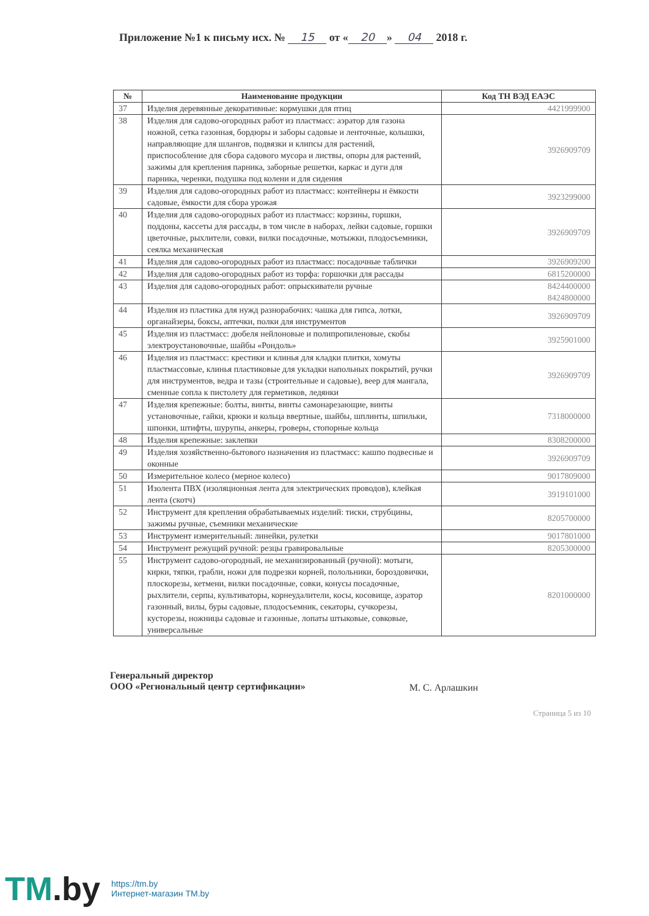Приложение №1 к письму исх. № 15 от « 20 » 04 2018 г.
| № | Наименование продукции | Код ТН ВЭД ЕАЭС |
| --- | --- | --- |
| 37 | Изделия деревянные декоративные: кормушки для птиц | 4421999900 |
| 38 | Изделия для садово-огородных работ из пластмасс: аэратор для газона ножной, сетка газонная, бордюры и заборы садовые и ленточные, колышки, направляющие для шлангов, подвязки и клипсы для растений, приспособление для сбора садового мусора и листвы, опоры для растений, зажимы для крепления парника, заборные решетки, каркас и дуги для парника, черенки, подушка под колени и для сидения | 3926909709 |
| 39 | Изделия для садово-огородных работ из пластмасс: контейнеры и ёмкости садовые, ёмкости для сбора урожая | 3923299000 |
| 40 | Изделия для садово-огородных работ из пластмасс: корзины, горшки, поддоны, кассеты для рассады, в том числе в наборах, лейки садовые, горшки цветочные, рыхлители, совки, вилки посадочные, мотыжки, плодосъемники, сеялка механическая | 3926909709 |
| 41 | Изделия для садово-огородных работ из пластмасс: посадочные таблички | 3926909200 |
| 42 | Изделия для садово-огородных работ из торфа: горшочки для рассады | 6815200000 |
| 43 | Изделия для садово-огородных работ: опрыскиватели ручные | 8424400000 8424800000 |
| 44 | Изделия из пластика для нужд разнорабочих: чашка для гипса, лотки, органайзеры, боксы, аптечки, полки для инструментов | 3926909709 |
| 45 | Изделия из пластмасс: дюбеля нейлоновые и полипропиленовые, скобы электроустановочные, шайбы «Рондоль» | 3925901000 |
| 46 | Изделия из пластмасс: крестики и клинья для кладки плитки, хомуты пластмассовые, клинья пластиковые для укладки напольных покрытий, ручки для инструментов, ведра и тазы (строительные и садовые), веер для мангала, сменные сопла к пистолету для герметиков, ледянки | 3926909709 |
| 47 | Изделия крепежные: болты, винты, винты самонарезающие, винты установочные, гайки, крюки и кольца ввертные, шайбы, шплинты, шпильки, шпонки, штифты, шурупы, анкеры, гроверы, стопорные кольца | 7318000000 |
| 48 | Изделия крепежные: заклепки | 8308200000 |
| 49 | Изделия хозяйственно-бытового назначения из пластмасс: кашпо подвесные и оконные | 3926909709 |
| 50 | Измерительное колесо (мерное колесо) | 9017809000 |
| 51 | Изолента ПВХ (изоляционная лента для электрических проводов), клейкая лента (скотч) | 3919101000 |
| 52 | Инструмент для крепления обрабатываемых изделий: тиски, струбцины, зажимы ручные, съемники механические | 8205700000 |
| 53 | Инструмент измерительный: линейки, рулетки | 9017801000 |
| 54 | Инструмент режущий ручной: резцы гравировальные | 8205300000 |
| 55 | Инструмент садово-огородный, не механизированный (ручной): мотыги, кирки, тяпки, грабли, ножи для подрезки корней, полольники, бороздовички, плоскорезы, кетмени, вилки посадочные, совки, конусы посадочные, рыхлители, серпы, культиваторы, корнеудалители, косы, косовище, аэратор газонный, вилы, буры садовые, плодосъемник, секаторы, сучкорезы, кусторезы, ножницы садовые и газонные, лопаты штыковые, совковые, универсальные | 8201000000 |
Генеральный директор
ООО «Региональный центр сертификации»
М. С. Арлашкин
Страница 5 из 10
TM.by
https://tm.by
Интернет-магазин TM.by